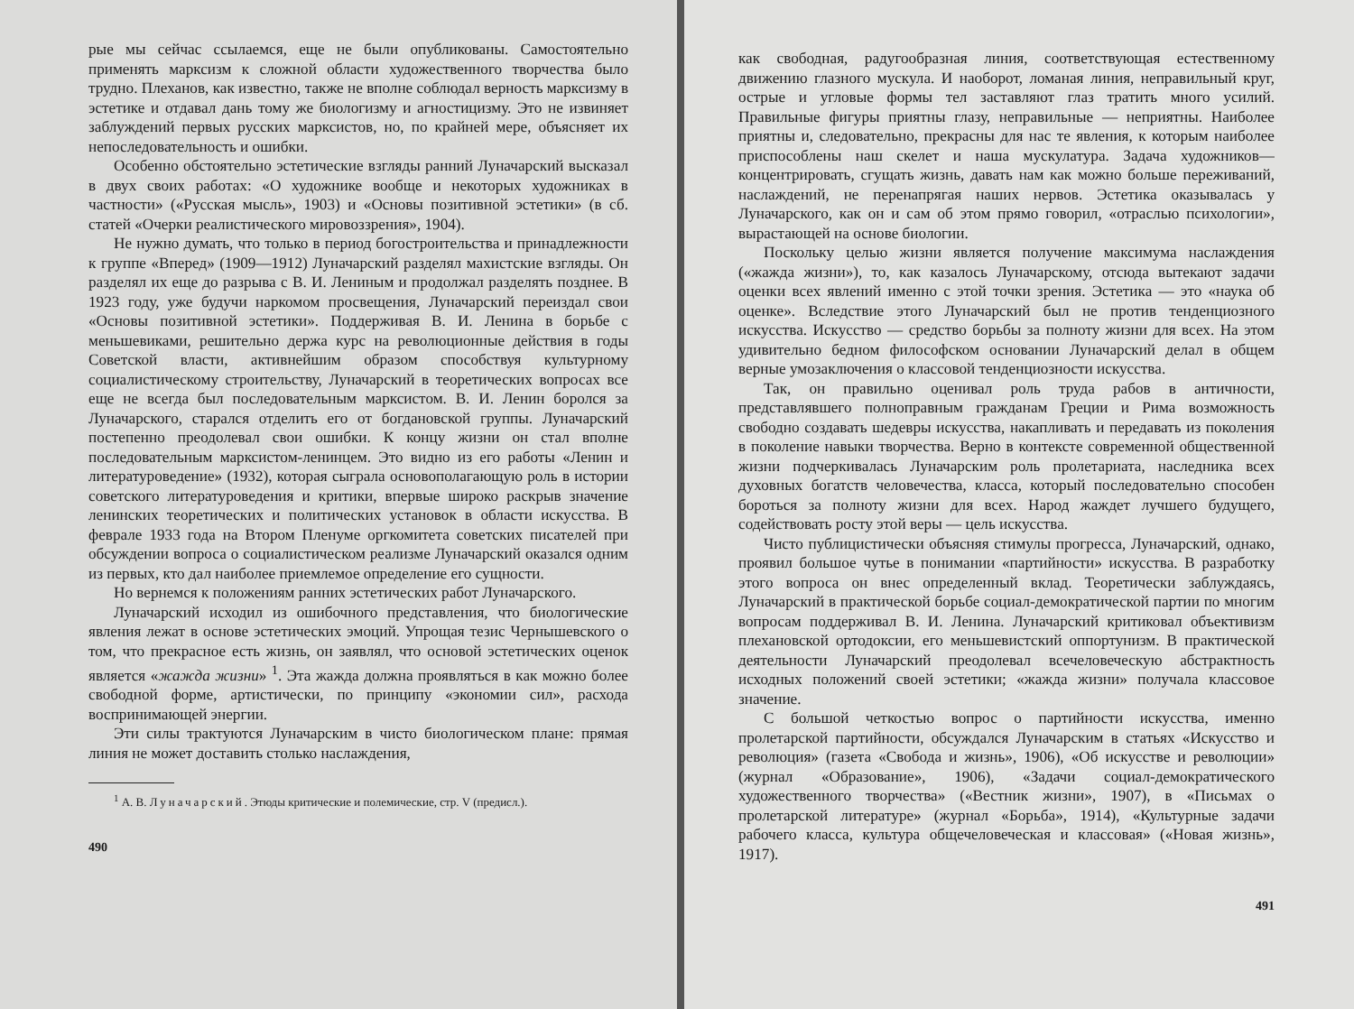рые мы сейчас ссылаемся, еще не были опубликованы. Самостоятельно применять марксизм к сложной области художественного творчества было трудно. Плеханов, как известно, также не вполне соблюдал верность марксизму в эстетике и отдавал дань тому же биологизму и агностицизму. Это не извиняет заблуждений первых русских марксистов, но, по крайней мере, объясняет их непоследовательность и ошибки.
Особенно обстоятельно эстетические взгляды ранний Луначарский высказал в двух своих работах: «О художнике вообще и некоторых художниках в частности» («Русская мысль», 1903) и «Основы позитивной эстетики» (в сб. статей «Очерки реалистического мировоззрения», 1904).
Не нужно думать, что только в период богостроительства и принадлежности к группе «Вперед» (1909—1912) Луначарский разделял махистские взгляды. Он разделял их еще до разрыва с В. И. Лениным и продолжал разделять позднее. В 1923 году, уже будучи наркомом просвещения, Луначарский переиздал свои «Основы позитивной эстетики». Поддерживая В. И. Ленина в борьбе с меньшевиками, решительно держа курс на революционные действия в годы Советской власти, активнейшим образом способствуя культурному социалистическому строительству, Луначарский в теоретических вопросах все еще не всегда был последовательным марксистом. В. И. Ленин боролся за Луначарского, старался отделить его от богдановской группы. Луначарский постепенно преодолевал свои ошибки. К концу жизни он стал вполне последовательным марксистом-ленинцем. Это видно из его работы «Ленин и литературоведение» (1932), которая сыграла основополагающую роль в истории советского литературоведения и критики, впервые широко раскрыв значение ленинских теоретических и политических установок в области искусства. В феврале 1933 года на Втором Пленуме оргкомитета советских писателей при обсуждении вопроса о социалистическом реализме Луначарский оказался одним из первых, кто дал наиболее приемлемое определение его сущности.
Но вернемся к положениям ранних эстетических работ Луначарского.
Луначарский исходил из ошибочного представления, что биологические явления лежат в основе эстетических эмоций. Упрощая тезис Чернышевского о том, что прекрасное есть жизнь, он заявлял, что основой эстетических оценок является «жажда жизни» <sup>1</sup>. Эта жажда должна проявляться в как можно более свободной форме, артистически, по принципу «экономии сил», расхода воспринимающей энергии.
Эти силы трактуются Луначарским в чисто биологическом плане: прямая линия не может доставить столько наслаждения,
<sup>1</sup> А. В. Луначарский. Этюды критические и полемические, стр. V (предисл.).
490
как свободная, радугообразная линия, соответствующая естественному движению глазного мускула. И наоборот, ломаная линия, неправильный круг, острые и угловые формы тел заставляют глаз тратить много усилий. Правильные фигуры приятны глазу, неправильные — неприятны. Наиболее приятны и, следовательно, прекрасны для нас те явления, к которым наиболее приспособлены наш скелет и наша мускулатура. Задача художников—концентрировать, сгущать жизнь, давать нам как можно больше переживаний, наслаждений, не перенапрягая наших нервов. Эстетика оказывалась у Луначарского, как он и сам об этом прямо говорил, «отраслью психологии», вырастающей на основе биологии.
Поскольку целью жизни является получение максимума наслаждения («жажда жизни»), то, как казалось Луначарскому, отсюда вытекают задачи оценки всех явлений именно с этой точки зрения. Эстетика — это «наука об оценке». Вследствие этого Луначарский был не против тенденциозного искусства. Искусство — средство борьбы за полноту жизни для всех. На этом удивительно бедном философском основании Луначарский делал в общем верные умозаключения о классовой тенденциозности искусства.
Так, он правильно оценивал роль труда рабов в античности, представлявшего полноправным гражданам Греции и Рима возможность свободно создавать шедевры искусства, накапливать и передавать из поколения в поколение навыки творчества. Верно в контексте современной общественной жизни подчеркивалась Луначарским роль пролетариата, наследника всех духовных богатств человечества, класса, который последовательно способен бороться за полноту жизни для всех. Народ жаждет лучшего будущего, содействовать росту этой веры — цель искусства.
Чисто публицистически объясняя стимулы прогресса, Луначарский, однако, проявил большое чутье в понимании «партийности» искусства. В разработку этого вопроса он внес определенный вклад. Теоретически заблуждаясь, Луначарский в практической борьбе социал-демократической партии по многим вопросам поддерживал В. И. Ленина. Луначарский критиковал объективизм плехановской ортодоксии, его меньшевистский оппортунизм. В практической деятельности Луначарский преодолевал всечеловеческую абстрактность исходных положений своей эстетики; «жажда жизни» получала классовое значение.
С большой четкостью вопрос о партийности искусства, именно пролетарской партийности, обсуждался Луначарским в статьях «Искусство и революция» (газета «Свобода и жизнь», 1906), «Об искусстве и революции» (журнал «Образование», 1906), «Задачи социал-демократического художественного творчества» («Вестник жизни», 1907), в «Письмах о пролетарской литературе» (журнал «Борьба», 1914), «Культурные задачи рабочего класса, культура общечеловеческая и классовая» («Новая жизнь», 1917).
491